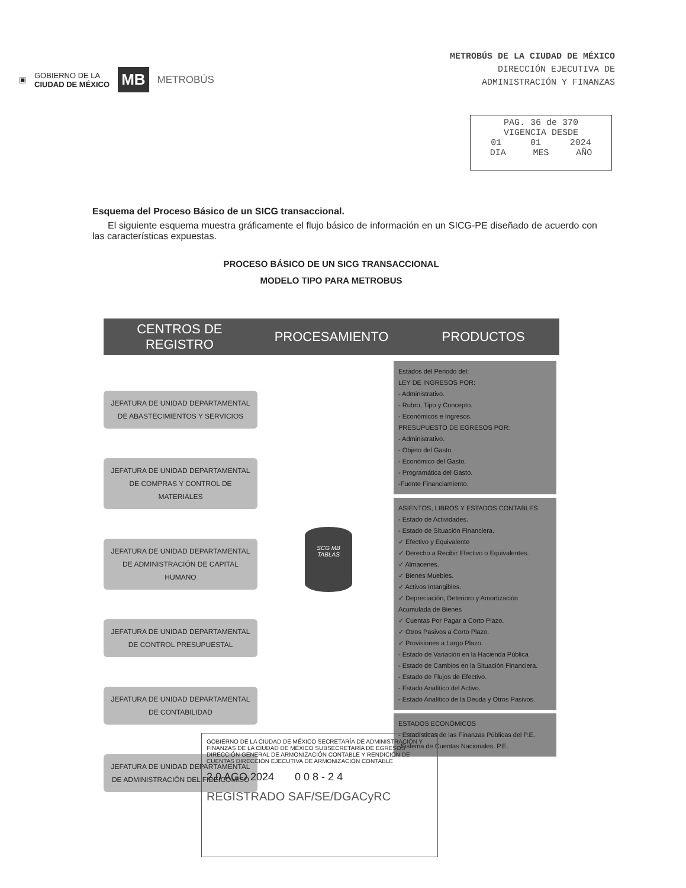▣ GOBIERNO DE LA
CIUDAD DE MÉXICO MB METROBÚS
METROBÚS DE LA CIUDAD DE MÉXICO
DIRECCIÓN EJECUTIVA DE
ADMINISTRACIÓN Y FINANZAS
PAG. 36 de 370
VIGENCIA DESDE
01 01 2024
DIA MES AÑO
Esquema del Proceso Básico de un SICG transaccional.
El siguiente esquema muestra gráficamente el flujo básico de información en un SICG-PE diseñado de acuerdo con las características expuestas.
PROCESO BÁSICO DE UN SICG TRANSACCIONAL
MODELO TIPO PARA METROBUS
CENTROS DE REGISTRO PROCESAMIENTO PRODUCTOS
JEFATURA DE UNIDAD DEPARTAMENTAL DE ABASTECIMIENTOS Y SERVICIOS
JEFATURA DE UNIDAD DEPARTAMENTAL DE COMPRAS Y CONTROL DE MATERIALES
JEFATURA DE UNIDAD DEPARTAMENTAL DE ADMINISTRACIÓN DE CAPITAL HUMANO
JEFATURA DE UNIDAD DEPARTAMENTAL DE CONTROL PRESUPUESTAL
JEFATURA DE UNIDAD DEPARTAMENTAL DE CONTABILIDAD
JEFATURA DE UNIDAD DEPARTAMENTAL DE ADMINISTRACIÓN DEL FIDEICOMISO
SCG MB
TABLAS
Estados del Periodo del:
LEY DE INGRESOS POR:
- Administrativo.
- Rubro, Tipo y Concepto.
- Económicos e Ingresos.
PRESUPUESTO DE EGRESOS POR:
- Administrativo.
- Objeto del Gasto.
- Económico del Gasto.
- Programática del Gasto.
-Fuente Financiamiento.
ASIENTOS, LIBROS Y ESTADOS CONTABLES
- Estado de Actividades.
- Estado de Situación Financiera.
✓ Efectivo y Equivalente
✓ Derecho a Recibir Efectivo o Equivalentes.
✓ Almacenes.
✓ Bienes Muebles.
✓ Activos Intangibles.
✓ Depreciación, Deterioro y Amortización Acumulada de Bienes
✓ Cuentas Por Pagar a Corto Plazo.
✓ Otros Pasivos a Corto Plazo.
✓ Provisiones a Largo Plazo.
- Estado de Variación en la Hacienda Pública
- Estado de Cambios en la Situación Financiera.
- Estado de Flujos de Efectivo.
- Estado Analítico del Activo.
- Estado Analítico de la Deuda y Otros Pasivos.
ESTADOS ECONÓMICOS
- Estadísticas de las Finanzas Públicas del P.E.
-Sistema de Cuentas Nacionales. P.E.
GOBIERNO DE LA CIUDAD DE MÉXICO SECRETARÍA DE ADMINISTRACIÓN Y FINANZAS DE LA CIUDAD DE MÉXICO SUBSECRETARÍA DE EGRESOS DIRECCIÓN GENERAL DE ARMONIZACIÓN CONTABLE Y RENDICIÓN DE CUENTAS DIRECCIÓN EJECUTIVA DE ARMONIZACIÓN CONTABLE
2 0 AGO 2024 0 0 8 - 2 4
REGISTRADO SAF/SE/DGACyRC